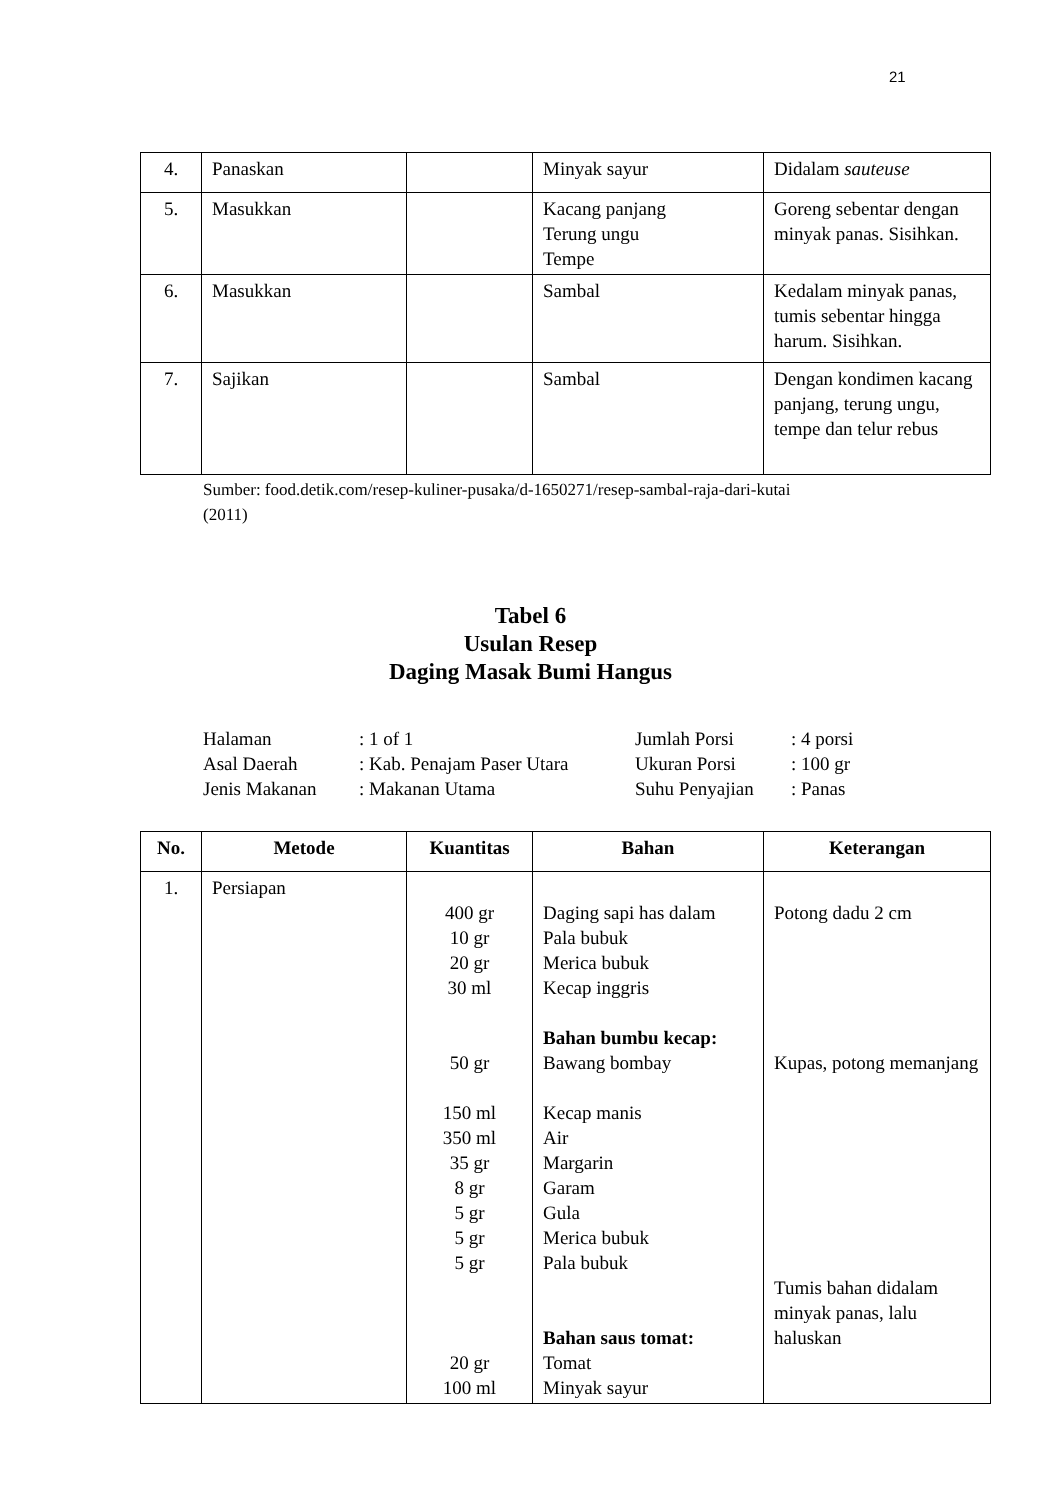21
| 4. | Panaskan | | Minyak sayur | Didalam sauteuse |
| 5. | Masukkan | | Kacang panjang Terung ungu Tempe | Goreng sebentar dengan minyak panas. Sisihkan. |
| 6. | Masukkan | | Sambal | Kedalam minyak panas, tumis sebentar hingga harum. Sisihkan. |
| 7. | Sajikan | | Sambal | Dengan kondimen kacang panjang, terung ungu, tempe dan telur rebus |
Sumber: food.detik.com/resep-kuliner-pusaka/d-1650271/resep-sambal-raja-dari-kutai
(2011)
Tabel 6
Usulan Resep
Daging Masak Bumi Hangus
| Halaman | : 1 of 1 | Jumlah Porsi | : 4 porsi |
| Asal Daerah | : Kab. Penajam Paser Utara | Ukuran Porsi | : 100 gr |
| Jenis Makanan | : Makanan Utama | Suhu Penyajian | : Panas |
| No. | Metode | Kuantitas | Bahan | Keterangan |
| --- | --- | --- | --- | --- |
| 1. | Persiapan | 400 gr 10 gr 20 gr 30 ml 50 gr 150 ml 350 ml 35 gr 8 gr 5 gr 5 gr 5 gr 20 gr 100 ml | Daging sapi has dalam Pala bubuk Merica bubuk Kecap inggris Bahan bumbu kecap: Bawang bombay Kecap manis Air Margarin Garam Gula Merica bubuk Pala bubuk Bahan saus tomat: Tomat Minyak sayur | Potong dadu 2 cm Kupas, potong memanjang Tumis bahan didalam minyak panas, lalu haluskan |